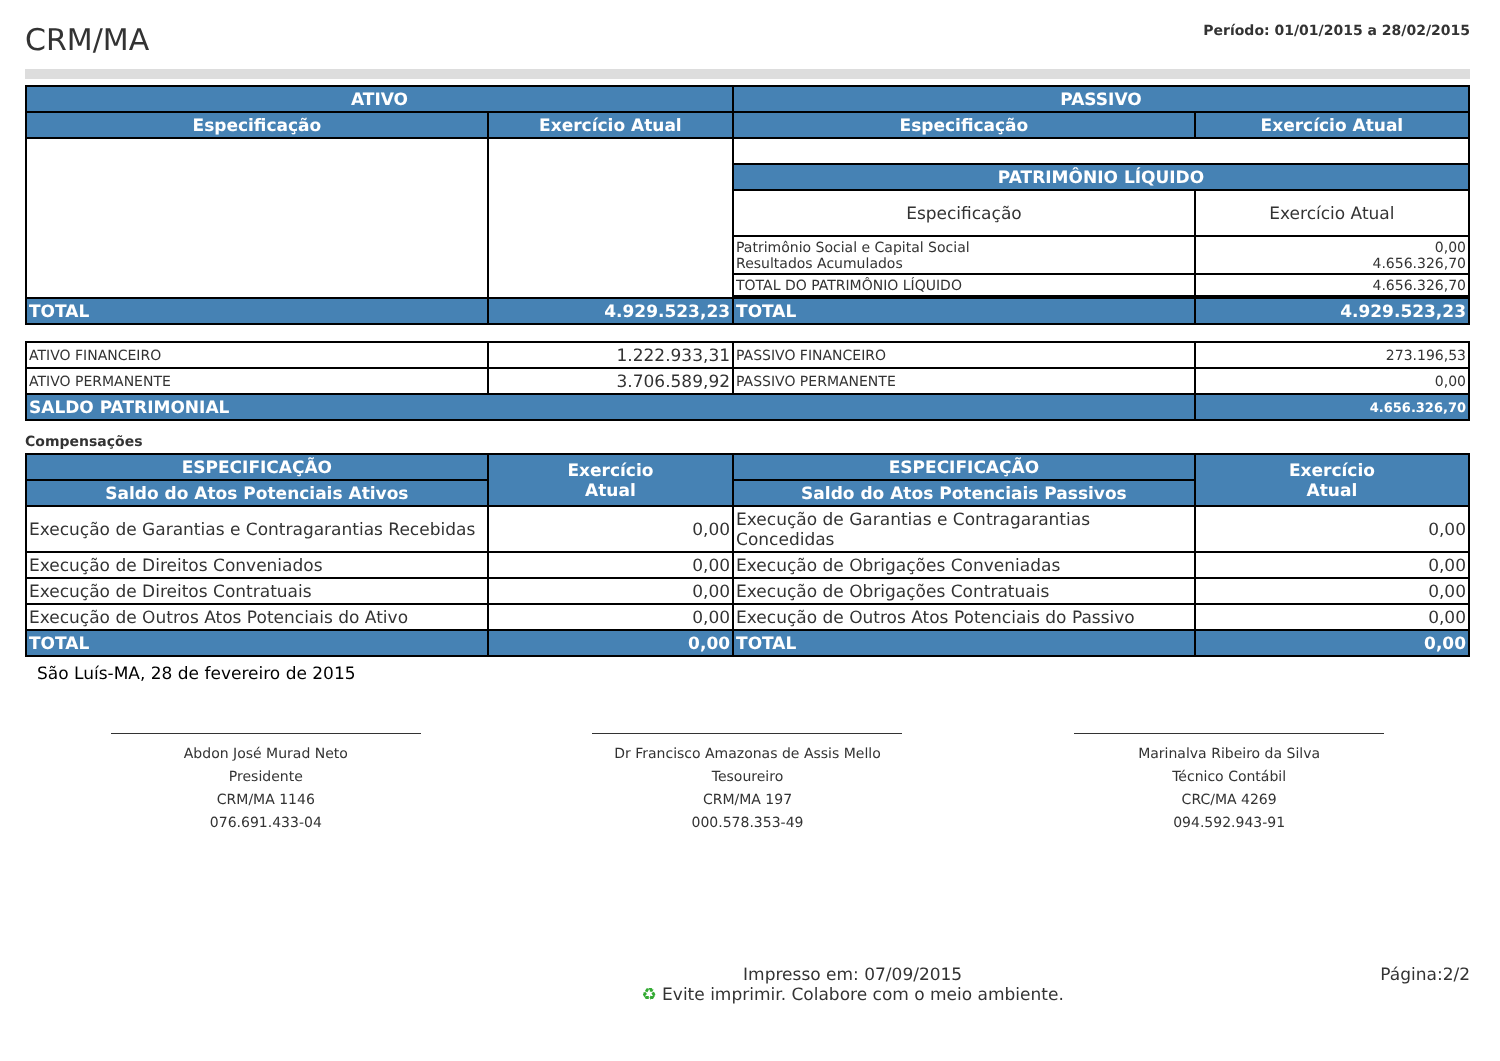CRM/MA
Período: 01/01/2015 a 28/02/2015
| ATIVO | | PASSIVO | |
| --- | --- | --- | --- |
| Especificação | Exercício Atual | Especificação | Exercício Atual |
| | | PATRIMÔNIO LÍQUIDO | |
| | | Especificação | Exercício Atual |
| | | Patrimônio Social e Capital Social Resultados Acumulados | 0,00 4.656.326,70 |
| | | TOTAL DO PATRIMÔNIO LÍQUIDO | 4.656.326,70 |
| TOTAL | 4.929.523,23 | TOTAL | 4.929.523,23 |
| ATIVO FINANCEIRO | 1.222.933,31 | PASSIVO FINANCEIRO | 273.196,53 |
| ATIVO PERMANENTE | 3.706.589,92 | PASSIVO PERMANENTE | 0,00 |
| SALDO PATRIMONIAL | | | 4.656.326,70 |
Compensações
| ESPECIFICAÇÃO | Exercício Atual | ESPECIFICAÇÃO | Exercício Atual |
| --- | --- | --- | --- |
| Saldo do Atos Potenciais Ativos | | Saldo do Atos Potenciais Passivos | |
| Execução de Garantias e Contragarantias Recebidas | 0,00 | Execução de Garantias e Contragarantias Concedidas | 0,00 |
| Execução de Direitos Conveniados | 0,00 | Execução de Obrigações Conveniadas | 0,00 |
| Execução de Direitos Contratuais | 0,00 | Execução de Obrigações Contratuais | 0,00 |
| Execução de Outros Atos Potenciais do Ativo | 0,00 | Execução de Outros Atos Potenciais do Passivo | 0,00 |
| TOTAL | 0,00 | TOTAL | 0,00 |
São Luís-MA, 28 de fevereiro de 2015
Abdon José Murad Neto
Presidente
CRM/MA 1146
076.691.433-04
Dr Francisco Amazonas de Assis Mello
Tesoureiro
CRM/MA 197
000.578.353-49
Marinalva Ribeiro da Silva
Técnico Contábil
CRC/MA 4269
094.592.943-91
Impresso em: 07/09/2015
♻ Evite imprimir. Colabore com o meio ambiente.
Página:2/2